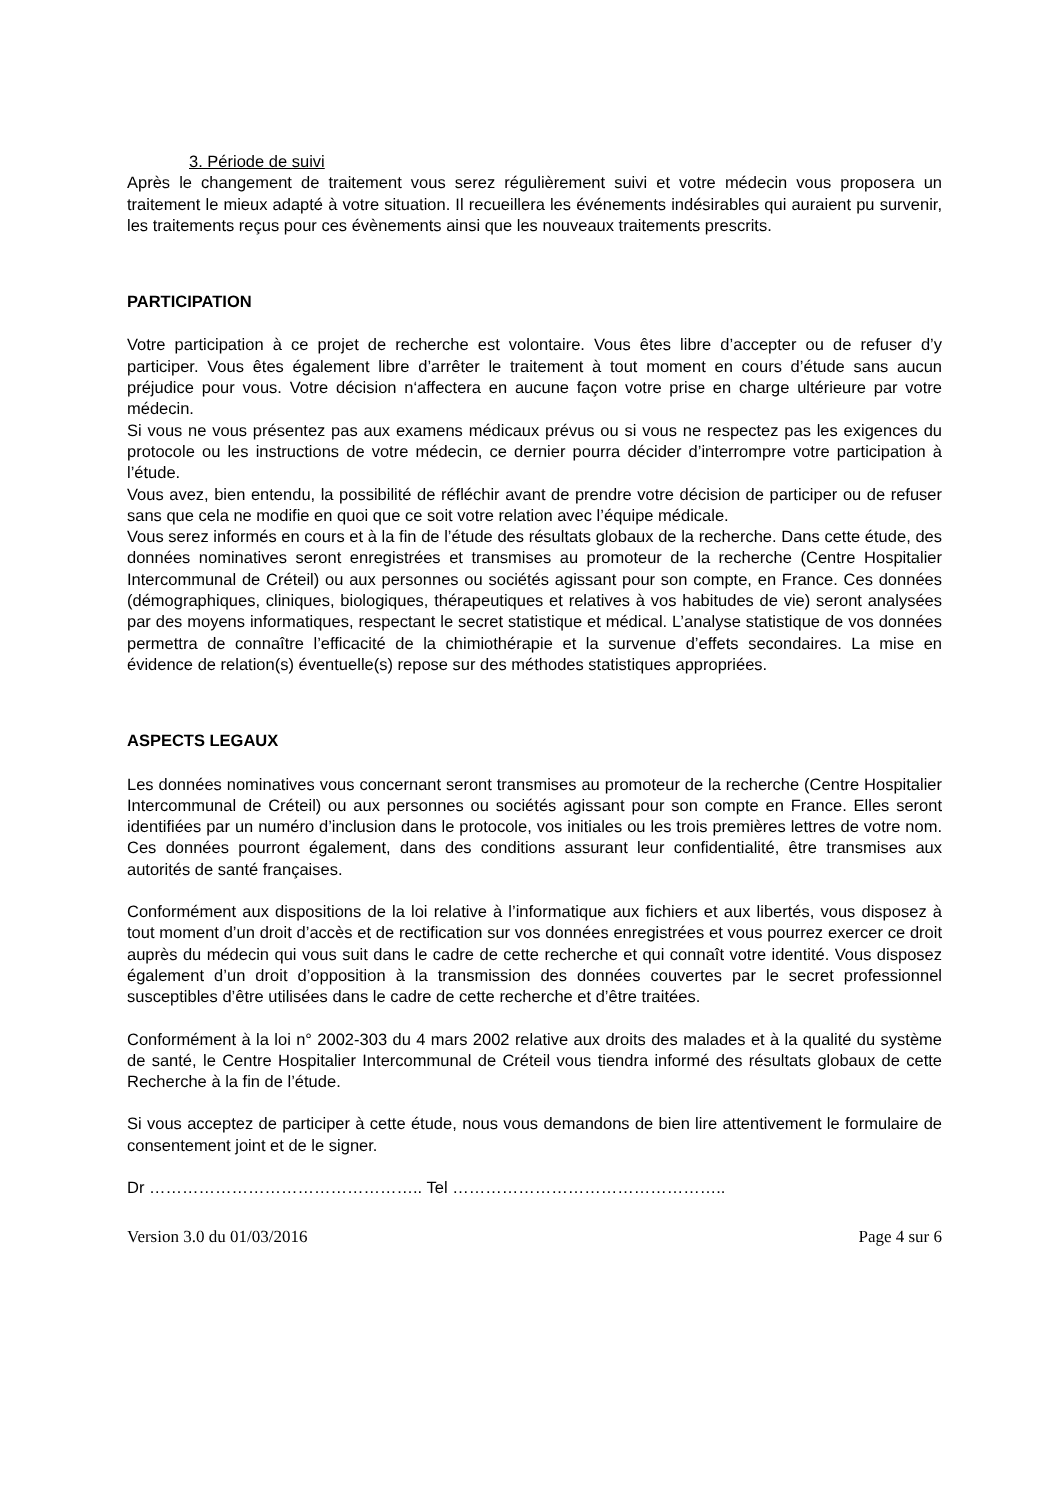3. Période de suivi
Après le changement de traitement vous serez régulièrement suivi et votre médecin vous proposera un traitement le mieux adapté à votre situation. Il recueillera les événements indésirables qui auraient pu survenir, les traitements reçus pour ces évènements ainsi que les nouveaux traitements prescrits.
PARTICIPATION
Votre participation à ce projet de recherche est volontaire. Vous êtes libre d’accepter ou de refuser d’y participer. Vous êtes également libre d’arrêter le traitement à tout moment en cours d’étude sans aucun préjudice pour vous. Votre décision n‘affectera en aucune façon votre prise en charge ultérieure par votre médecin.
Si vous ne vous présentez pas aux examens médicaux prévus ou si vous ne respectez pas les exigences du protocole ou les instructions de votre médecin, ce dernier pourra décider d’interrompre votre participation à l’étude.
Vous avez, bien entendu, la possibilité de réfléchir avant de prendre votre décision de participer ou de refuser sans que cela ne modifie en quoi que ce soit votre relation avec l’équipe médicale.
Vous serez informés en cours et à la fin de l’étude des résultats globaux de la recherche. Dans cette étude, des données nominatives seront enregistrées et transmises au promoteur de la recherche (Centre Hospitalier Intercommunal de Créteil) ou aux personnes ou sociétés agissant pour son compte, en France. Ces données (démographiques, cliniques, biologiques, thérapeutiques et relatives à vos habitudes de vie) seront analysées par des moyens informatiques, respectant le secret statistique et médical. L’analyse statistique de vos données permettra de connaître l’efficacité de la chimiothérapie et la survenue d’effets secondaires. La mise en évidence de relation(s) éventuelle(s) repose sur des méthodes statistiques appropriées.
ASPECTS LEGAUX
Les données nominatives vous concernant seront transmises au promoteur de la recherche (Centre Hospitalier Intercommunal de Créteil) ou aux personnes ou sociétés agissant pour son compte en France. Elles seront identifiées par un numéro d’inclusion dans le protocole, vos initiales ou les trois premières lettres de votre nom. Ces données pourront également, dans des conditions assurant leur confidentialité, être transmises aux autorités de santé françaises.
Conformément aux dispositions de la loi relative à l’informatique aux fichiers et aux libertés, vous disposez à tout moment d’un droit d’accès et de rectification sur vos données enregistrées et vous pourrez exercer ce droit auprès du médecin qui vous suit dans le cadre de cette recherche et qui connaît votre identité. Vous disposez également d’un droit d’opposition à la transmission des données couvertes par le secret professionnel susceptibles d’être utilisées dans le cadre de cette recherche et d’être traitées.
Conformément à la loi n° 2002-303 du 4 mars 2002 relative aux droits des malades et à la qualité du système de santé, le Centre Hospitalier Intercommunal de Créteil vous tiendra informé des résultats globaux de cette Recherche à la fin de l’étude.
Si vous acceptez de participer à cette étude, nous vous demandons de bien lire attentivement le formulaire de consentement joint et de le signer.
Dr ………………………………………….. Tel …………………………………………..
Version 3.0 du 01/03/2016 Page 4 sur 6